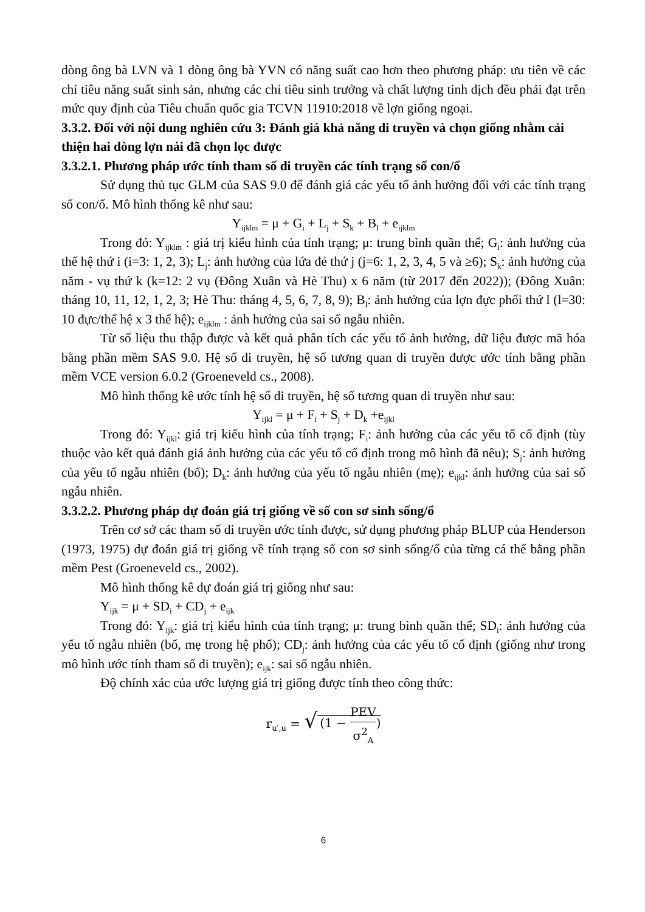dòng ông bà LVN và 1 dòng ông bà YVN có năng suất cao hơn theo phương pháp: ưu tiên về các chỉ tiêu năng suất sinh sản, nhưng các chỉ tiêu sinh trưởng và chất lượng tinh dịch đều phải đạt trên mức quy định của Tiêu chuẩn quốc gia TCVN 11910:2018 về lợn giống ngoại.
3.3.2. Đối với nội dung nghiên cứu 3: Đánh giá khả năng di truyền và chọn giống nhằm cải thiện hai dòng lợn nái đã chọn lọc được
3.3.2.1. Phương pháp ước tính tham số di truyền các tính trạng số con/ổ
Sử dụng thủ tục GLM của SAS 9.0 để đánh giá các yếu tố ảnh hưởng đối với các tính trạng số con/ổ. Mô hình thống kê như sau:
Y<sub>ijklm</sub> = μ + G<sub>i</sub> + L<sub>j</sub> + S<sub>k</sub> + B<sub>l</sub> + e<sub>ijklm</sub>
Trong đó: Y<sub>ijklm</sub> : giá trị kiểu hình của tính trạng; μ: trung bình quần thể; G<sub>i</sub>: ảnh hưởng của thế hệ thứ i (i=3: 1, 2, 3); L<sub>j</sub>: ảnh hưởng của lứa đẻ thứ j (j=6: 1, 2, 3, 4, 5 và ≥6); S<sub>k</sub>: ảnh hưởng của năm - vụ thứ k (k=12: 2 vụ (Đông Xuân và Hè Thu) x 6 năm (từ 2017 đến 2022)); (Đông Xuân: tháng 10, 11, 12, 1, 2, 3; Hè Thu: tháng 4, 5, 6, 7, 8, 9); B<sub>l</sub>: ảnh hưởng của lợn đực phối thứ l (l=30: 10 đực/thế hệ x 3 thế hệ); e<sub>ijklm</sub> : ảnh hưởng của sai số ngẫu nhiên.
Từ số liệu thu thập được và kết quả phân tích các yếu tố ảnh hưởng, dữ liệu được mã hóa bằng phần mềm SAS 9.0. Hệ số di truyền, hệ số tương quan di truyền được ước tính bằng phần mềm VCE version 6.0.2 (Groeneveld cs., 2008).
Mô hình thống kê ước tính hệ số di truyền, hệ số tương quan di truyền như sau:
Y<sub>ijkl</sub> = μ + F<sub>i</sub> + S<sub>j</sub> + D<sub>k</sub> +e<sub>ijkl</sub>
Trong đó: Y<sub>ijkl</sub>: giá trị kiểu hình của tính trạng; F<sub>i</sub>: ảnh hưởng của các yếu tố cố định (tùy thuộc vào kết quả đánh giá ảnh hưởng của các yếu tố cố định trong mô hình đã nêu); S<sub>j</sub>: ảnh hưởng của yếu tố ngẫu nhiên (bố); D<sub>k</sub>: ảnh hưởng của yếu tố ngẫu nhiên (mẹ); e<sub>ijkl</sub>: ảnh hưởng của sai số ngẫu nhiên.
3.3.2.2. Phương pháp dự đoán giá trị giống về số con sơ sinh sống/ổ
Trên cơ sở các tham số di truyền ước tính được, sử dụng phương pháp BLUP của Henderson (1973, 1975) dự đoán giá trị giống về tính trạng số con sơ sinh sống/ổ của từng cá thể bằng phần mềm Pest (Groeneveld cs., 2002).
Mô hình thống kê dự đoán giá trị giống như sau:
Y<sub>ijk</sub> = μ + SD<sub>i</sub> + CD<sub>j</sub> + e<sub>ijk</sub>
Trong đó: Y<sub>ijk</sub>: giá trị kiểu hình của tính trạng; μ: trung bình quần thể; SD<sub>i</sub>: ảnh hưởng của yếu tố ngẫu nhiên (bố, mẹ trong hệ phổ); CD<sub>j</sub>: ảnh hưởng của các yếu tố cố định (giống như trong mô hình ước tính tham số di truyền); e<sub>ijk</sub>: sai số ngẫu nhiên.
Độ chính xác của ước lượng giá trị giống được tính theo công thức:
r<sub>u′,u</sub> = √ (1 − PEV σ<sup>2</sup><sub>A</sub>)
6